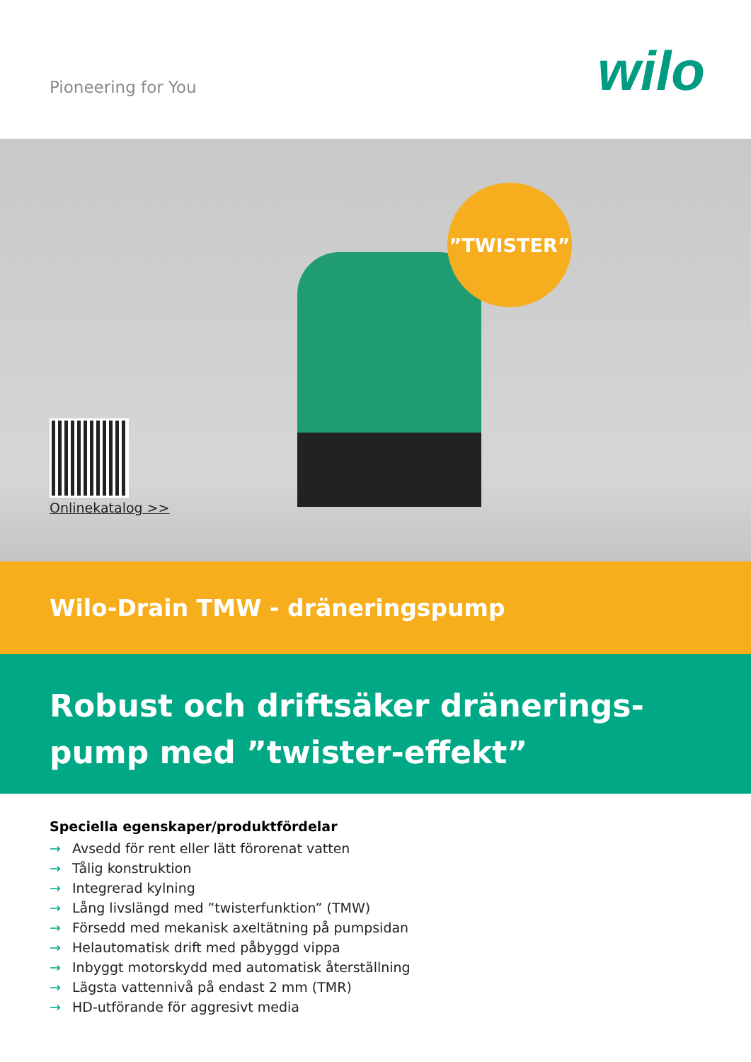Pioneering for You wilo
”TWISTER”
Onlinekatalog >>
Wilo-Drain TMW - dräneringspump
Robust och driftsäker dränerings-
pump med ”twister-effekt”
Speciella egenskaper/produktfördelar
→ Avsedd för rent eller lätt förorenat vatten
→ Tålig konstruktion
→ Integrerad kylning
→ Lång livslängd med ”twisterfunktion” (TMW)
→ Försedd med mekanisk axeltätning på pumpsidan
→ Helautomatisk drift med påbyggd vippa
→ Inbyggt motorskydd med automatisk återställning
→ Lägsta vattennivå på endast 2 mm (TMR)
→ HD-utförande för aggresivt media